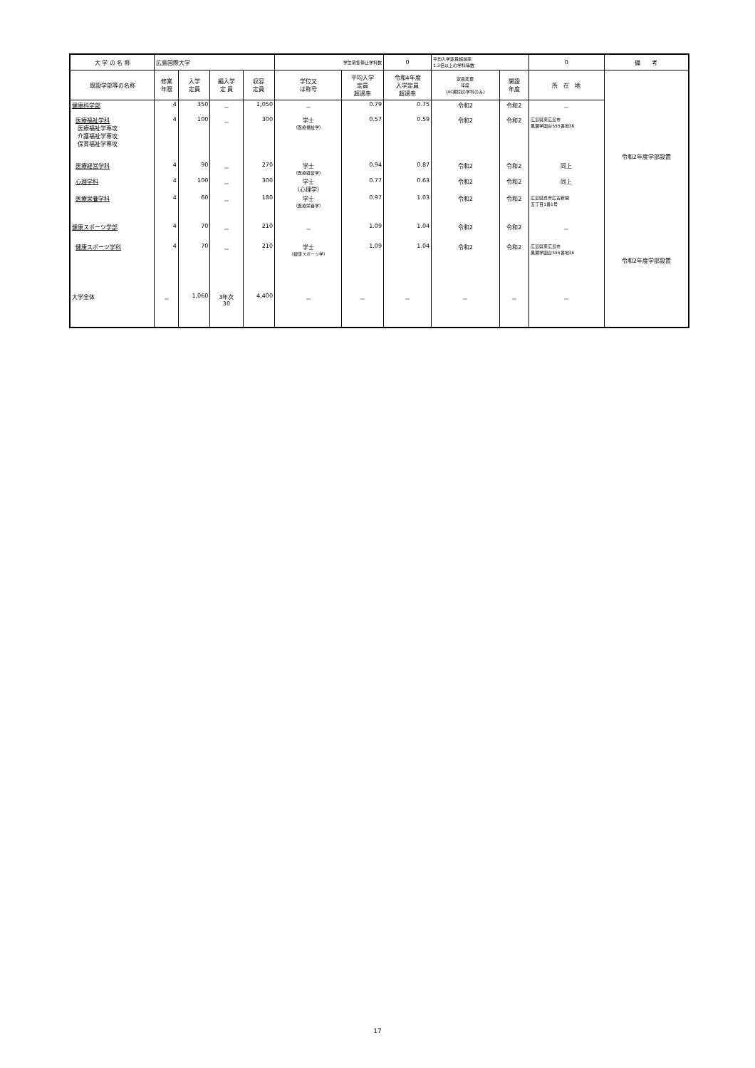| 大 学 の 名 称 | 広島国際大学 | | | | 学生募集停止学科数 | | 0 | 平均入学定員超過率 1.3倍以上の学科等数 | | 0 | 備 考 |
| 既設学部等の名称 | 修業 年限 | 入学 定員 | 編入学 定 員 | 収容 定員 | 学位又 は称号 | 平均入学 定員 超過率 | 令和4年度 入学定員 超過率 | 定員変更 年度 (AC期間の学科のみ) | 開設 年度 | 所 在 地 | 令和2年度学部設置 令和2年度学部設置 |
| 健康科学部 | 4 | 350 | － | 1,050 | － | 0.79 | 0.75 | 令和2 | 令和2 | － | |
| 医療福祉学科 医療福祉学専攻 介護福祉学専攻 保育福祉学専攻 | 4 | 100 | － | 300 | 学士 （医療福祉学） | 0.57 | 0.59 | 令和2 | 令和2 | 広島県東広島市 黒瀬学園台555番地36 | |
| 医療経営学科 | 4 | 90 | － | 270 | 学士 （医療経営学） | 0.94 | 0.87 | 令和2 | 令和2 | 同上 | |
| 心理学科 | 4 | 100 | － | 300 | 学士 （心理学） | 0.77 | 0.63 | 令和2 | 令和2 | 同上 | |
| 医療栄養学科 | 4 | 60 | － | 180 | 学士 （医療栄養学） | 0.97 | 1.03 | 令和2 | 令和2 | 広島県呉市広古新開 五丁目1番1号 | |
| 健康スポーツ学部 | 4 | 70 | － | 210 | － | 1.09 | 1.04 | 令和2 | 令和2 | － | |
| 健康スポーツ学科 | 4 | 70 | － | 210 | 学士 （健康スポーツ学） | 1.09 | 1.04 | 令和2 | 令和2 | 広島県東広島市 黒瀬学園台555番地36 | |
| 大学全体 | － | 1,060 | 3年次 30 | 4,400 | － | － | － | － | － | － | |
17